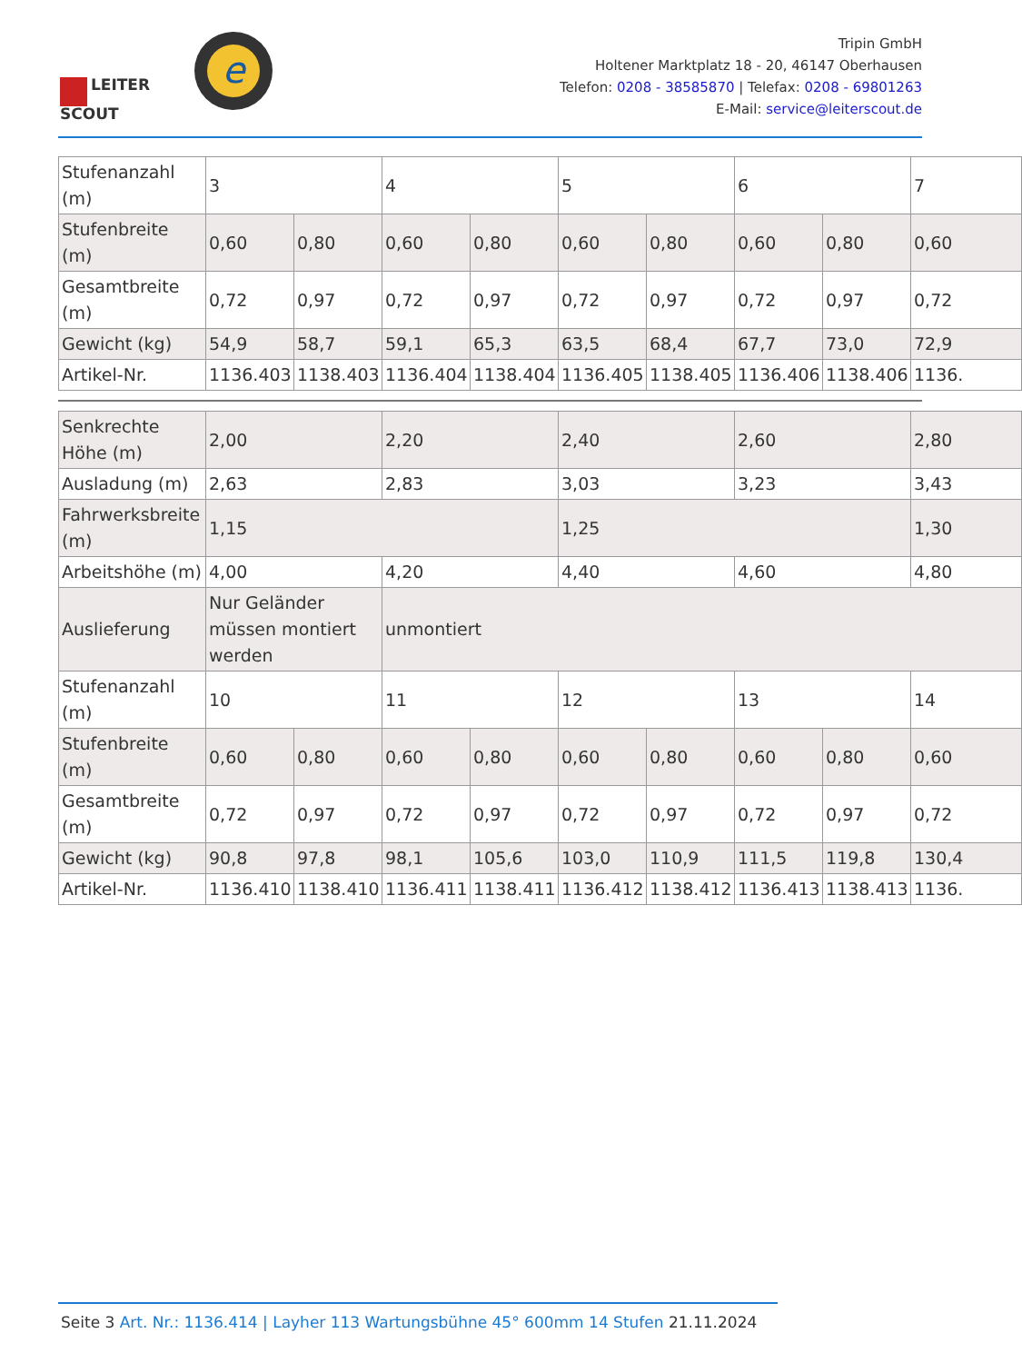LEITER
SCOUT
e
Tripin GmbH
Holtener Marktplatz 18 - 20, 46147 Oberhausen
Telefon: 0208 - 38585870 | Telefax: 0208 - 69801263
E-Mail: service@leiterscout.de
| Stufenanzahl (m) | 3 | | 4 | | 5 | | 6 | | 7 |
| Stufenbreite (m) | 0,60 | 0,80 | 0,60 | 0,80 | 0,60 | 0,80 | 0,60 | 0,80 | 0,60 |
| Gesamtbreite (m) | 0,72 | 0,97 | 0,72 | 0,97 | 0,72 | 0,97 | 0,72 | 0,97 | 0,72 |
| Gewicht (kg) | 54,9 | 58,7 | 59,1 | 65,3 | 63,5 | 68,4 | 67,7 | 73,0 | 72,9 |
| Artikel-Nr. | 1136.403 | 1138.403 | 1136.404 | 1138.404 | 1136.405 | 1138.405 | 1136.406 | 1138.406 | 1136. |
| Senkrechte Höhe (m) | 2,00 | | 2,20 | | 2,40 | | 2,60 | | 2,80 |
| Ausladung (m) | 2,63 | | 2,83 | | 3,03 | | 3,23 | | 3,43 |
| Fahrwerksbreite (m) | 1,15 | | | | 1,25 | | | | 1,30 |
| Arbeitshöhe (m) | 4,00 | | 4,20 | | 4,40 | | 4,60 | | 4,80 |
| Auslieferung | Nur Geländer müssen montiert werden | | unmontiert | | | | | | |
| Stufenanzahl (m) | 10 | | 11 | | 12 | | 13 | | 14 |
| Stufenbreite (m) | 0,60 | 0,80 | 0,60 | 0,80 | 0,60 | 0,80 | 0,60 | 0,80 | 0,60 |
| Gesamtbreite (m) | 0,72 | 0,97 | 0,72 | 0,97 | 0,72 | 0,97 | 0,72 | 0,97 | 0,72 |
| Gewicht (kg) | 90,8 | 97,8 | 98,1 | 105,6 | 103,0 | 110,9 | 111,5 | 119,8 | 130,4 |
| Artikel-Nr. | 1136.410 | 1138.410 | 1136.411 | 1138.411 | 1136.412 | 1138.412 | 1136.413 | 1138.413 | 1136. |
Seite 3 Art. Nr.: 1136.414 | Layher 113 Wartungsbühne 45° 600mm 14 Stufen 21.11.2024